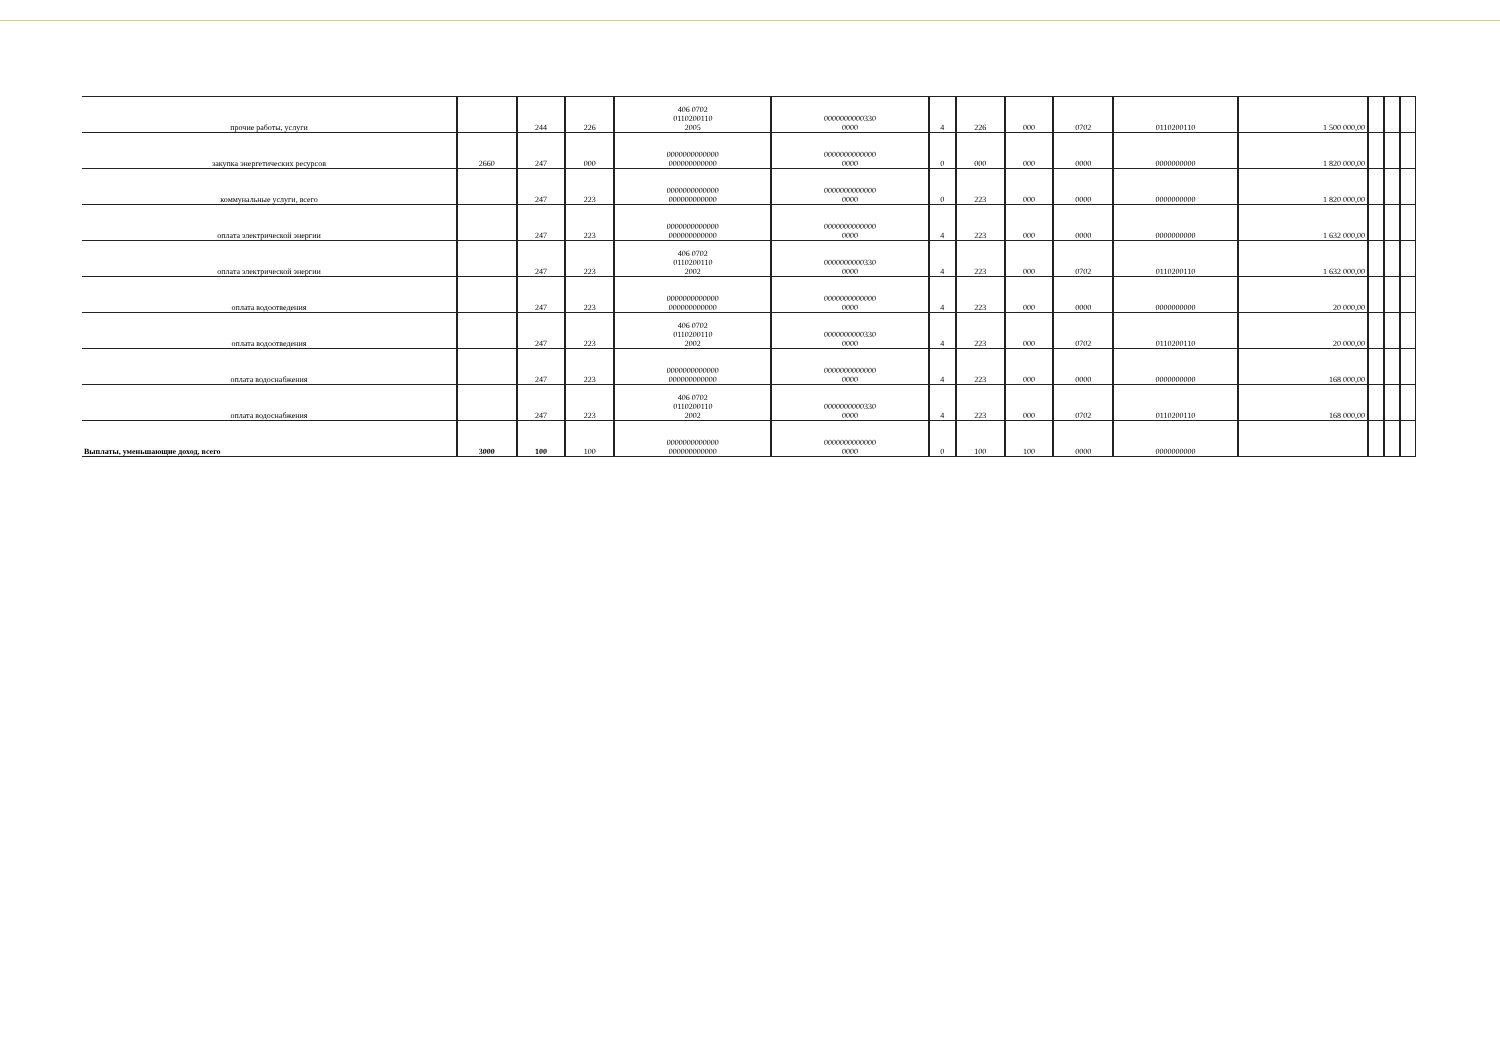| прочие работы, услуги | | 244 | 226 | 406 0702 0110200110 2005 | 0000000000330 0000 | 4 | 226 | 000 | 0702 | 0110200110 | 1 500 000,00 | | | |
| закупка энергетических ресурсов | 2660 | 247 | 000 | 0000000000000 000000000000 | 0000000000000 0000 | 0 | 000 | 000 | 0000 | 0000000000 | 1 820 000,00 | | | |
| коммунальные услуги, всего | | 247 | 223 | 0000000000000 000000000000 | 0000000000000 0000 | 0 | 223 | 000 | 0000 | 0000000000 | 1 820 000,00 | | | |
| оплата электрической энергии | | 247 | 223 | 0000000000000 000000000000 | 0000000000000 0000 | 4 | 223 | 000 | 0000 | 0000000000 | 1 632 000,00 | | | |
| оплата электрической энергии | | 247 | 223 | 406 0702 0110200110 2002 | 0000000000330 0000 | 4 | 223 | 000 | 0702 | 0110200110 | 1 632 000,00 | | | |
| оплата водоотведения | | 247 | 223 | 0000000000000 000000000000 | 0000000000000 0000 | 4 | 223 | 000 | 0000 | 0000000000 | 20 000,00 | | | |
| оплата водоотведения | | 247 | 223 | 406 0702 0110200110 2002 | 0000000000330 0000 | 4 | 223 | 000 | 0702 | 0110200110 | 20 000,00 | | | |
| оплата водоснабжения | | 247 | 223 | 0000000000000 000000000000 | 0000000000000 0000 | 4 | 223 | 000 | 0000 | 0000000000 | 168 000,00 | | | |
| оплата водоснабжения | | 247 | 223 | 406 0702 0110200110 2002 | 0000000000330 0000 | 4 | 223 | 000 | 0702 | 0110200110 | 168 000,00 | | | |
| Выплаты, уменьшающие доход, всего | 3000 | 100 | 100 | 0000000000000 000000000000 | 0000000000000 0000 | 0 | 100 | 100 | 0000 | 0000000000 | | | | |